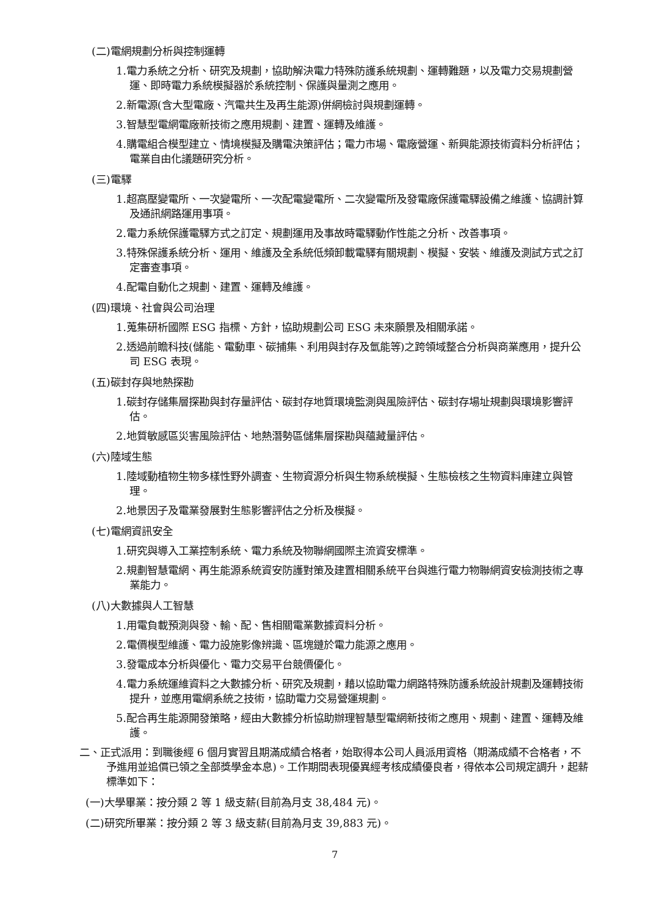(二)電網規劃分析與控制運轉
1.電力系統之分析、研究及規劃，協助解決電力特殊防護系統規劃、運轉難題，以及電力交易規劃營運、即時電力系統模擬器於系統控制、保護與量測之應用。
2.新電源(含大型電廠、汽電共生及再生能源)併網檢討與規劃運轉。
3.智慧型電網電廠新技術之應用規劃、建置、運轉及維護。
4.購電組合模型建立、情境模擬及購電決策評估；電力市場、電廠營運、新興能源技術資料分析評估；電業自由化議題研究分析。
(三)電驛
1.超高壓變電所、一次變電所、一次配電變電所、二次變電所及發電廠保護電驛設備之維護、協調計算及通訊網路運用事項。
2.電力系統保護電驛方式之訂定、規劃運用及事故時電驛動作性能之分析、改善事項。
3.特殊保護系統分析、運用、維護及全系統低頻卸載電驛有關規劃、模擬、安裝、維護及測試方式之訂定審查事項。
4.配電自動化之規劃、建置、運轉及維護。
(四)環境、社會與公司治理
1.蒐集研析國際 ESG 指標、方針，協助規劃公司 ESG 未來願景及相關承諾。
2.透過前瞻科技(儲能、電動車、碳捕集、利用與封存及氫能等)之跨領域整合分析與商業應用，提升公司 ESG 表現。
(五)碳封存與地熱探勘
1.碳封存儲集層探勘與封存量評估、碳封存地質環境監測與風險評估、碳封存場址規劃與環境影響評估。
2.地質敏感區災害風險評估、地熱潛勢區儲集層探勘與蘊藏量評估。
(六)陸域生態
1.陸域動植物生物多樣性野外調查、生物資源分析與生物系統模擬、生態檢核之生物資料庫建立與管理。
2.地景因子及電業發展對生態影響評估之分析及模擬。
(七)電網資訊安全
1.研究與導入工業控制系統、電力系統及物聯網國際主流資安標準。
2.規劃智慧電網、再生能源系統資安防護對策及建置相關系統平台與進行電力物聯網資安檢測技術之專業能力。
(八)大數據與人工智慧
1.用電負載預測與發、輸、配、售相關電業數據資料分析。
2.電價模型維護、電力設施影像辨識、區塊鏈於電力能源之應用。
3.發電成本分析與優化、電力交易平台競價優化。
4.電力系統運維資料之大數據分析、研究及規劃，藉以協助電力網路特殊防護系統設計規劃及運轉技術提升，並應用電網系統之技術，協助電力交易營運規劃。
5.配合再生能源開發策略，經由大數據分析協助辦理智慧型電網新技術之應用、規劃、建置、運轉及維護。
二、正式派用：到職後經 6 個月實習且期滿成績合格者，始取得本公司人員派用資格（期滿成績不合格者，不予進用並追償已領之全部獎學金本息)。工作期間表現優異經考核成績優良者，得依本公司規定調升，起薪標準如下：
(一)大學畢業：按分類 2 等 1 級支薪(目前為月支 38,484 元)。
(二)研究所畢業：按分類 2 等 3 級支薪(目前為月支 39,883 元)。
7